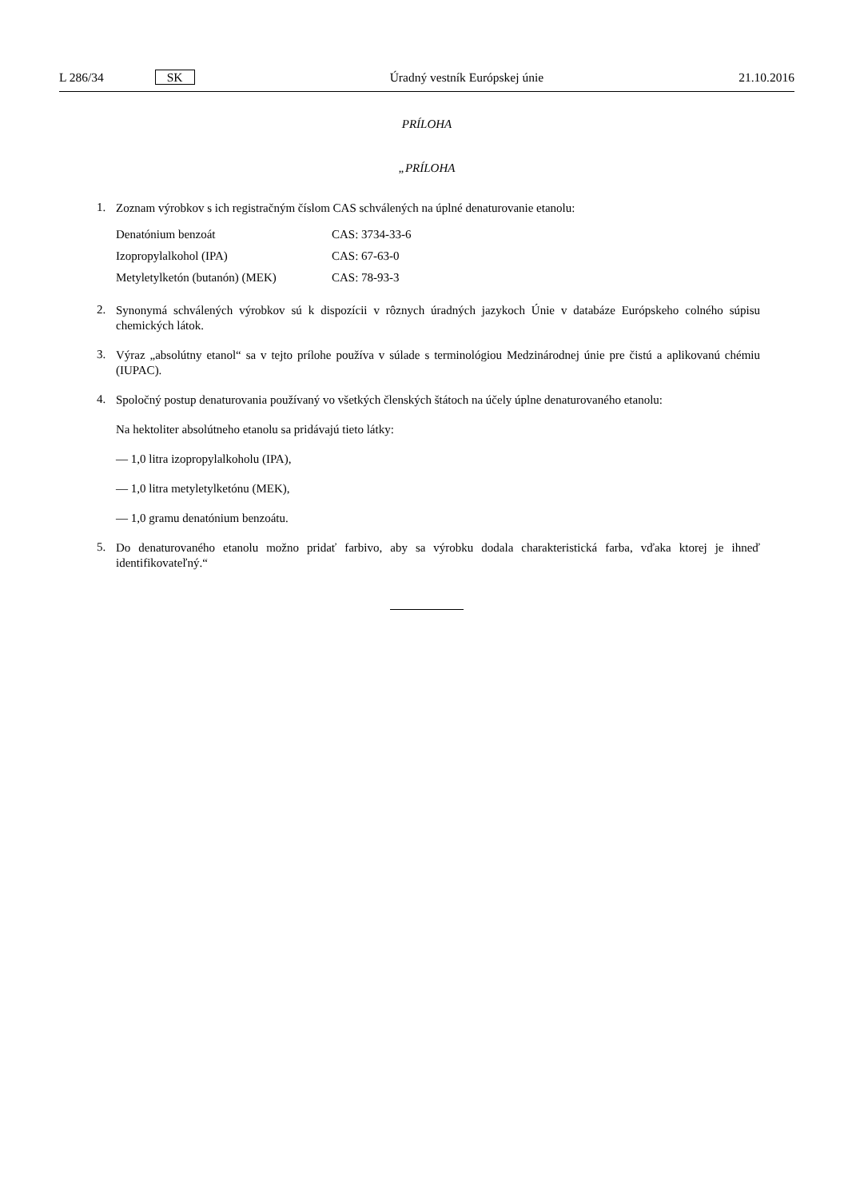L 286/34 SK Úradný vestník Európskej únie 21.10.2016
PRÍLOHA
„PRÍLOHA
1.
Zoznam výrobkov s ich registračným číslom CAS schválených na úplné denaturovanie etanolu:
| Denatónium benzoát | CAS: 3734-33-6 |
| Izopropylalkohol (IPA) | CAS: 67-63-0 |
| Metyletylketón (butanón) (MEK) | CAS: 78-93-3 |
2.
Synonymá schválených výrobkov sú k dispozícii v rôznych úradných jazykoch Únie v databáze Európskeho colného súpisu chemických látok.
3.
Výraz „absolútny etanol“ sa v tejto prílohe používa v súlade s terminológiou Medzinárodnej únie pre čistú a aplikovanú chémiu (IUPAC).
4.
Spoločný postup denaturovania používaný vo všetkých členských štátoch na účely úplne denaturovaného etanolu:
Na hektoliter absolútneho etanolu sa pridávajú tieto látky:
— 1,0 litra izopropylalkoholu (IPA),
— 1,0 litra metyletylketónu (MEK),
— 1,0 gramu denatónium benzoátu.
5.
Do denaturovaného etanolu možno pridať farbivo, aby sa výrobku dodala charakteristická farba, vďaka ktorej je ihneď identifikovateľný.“